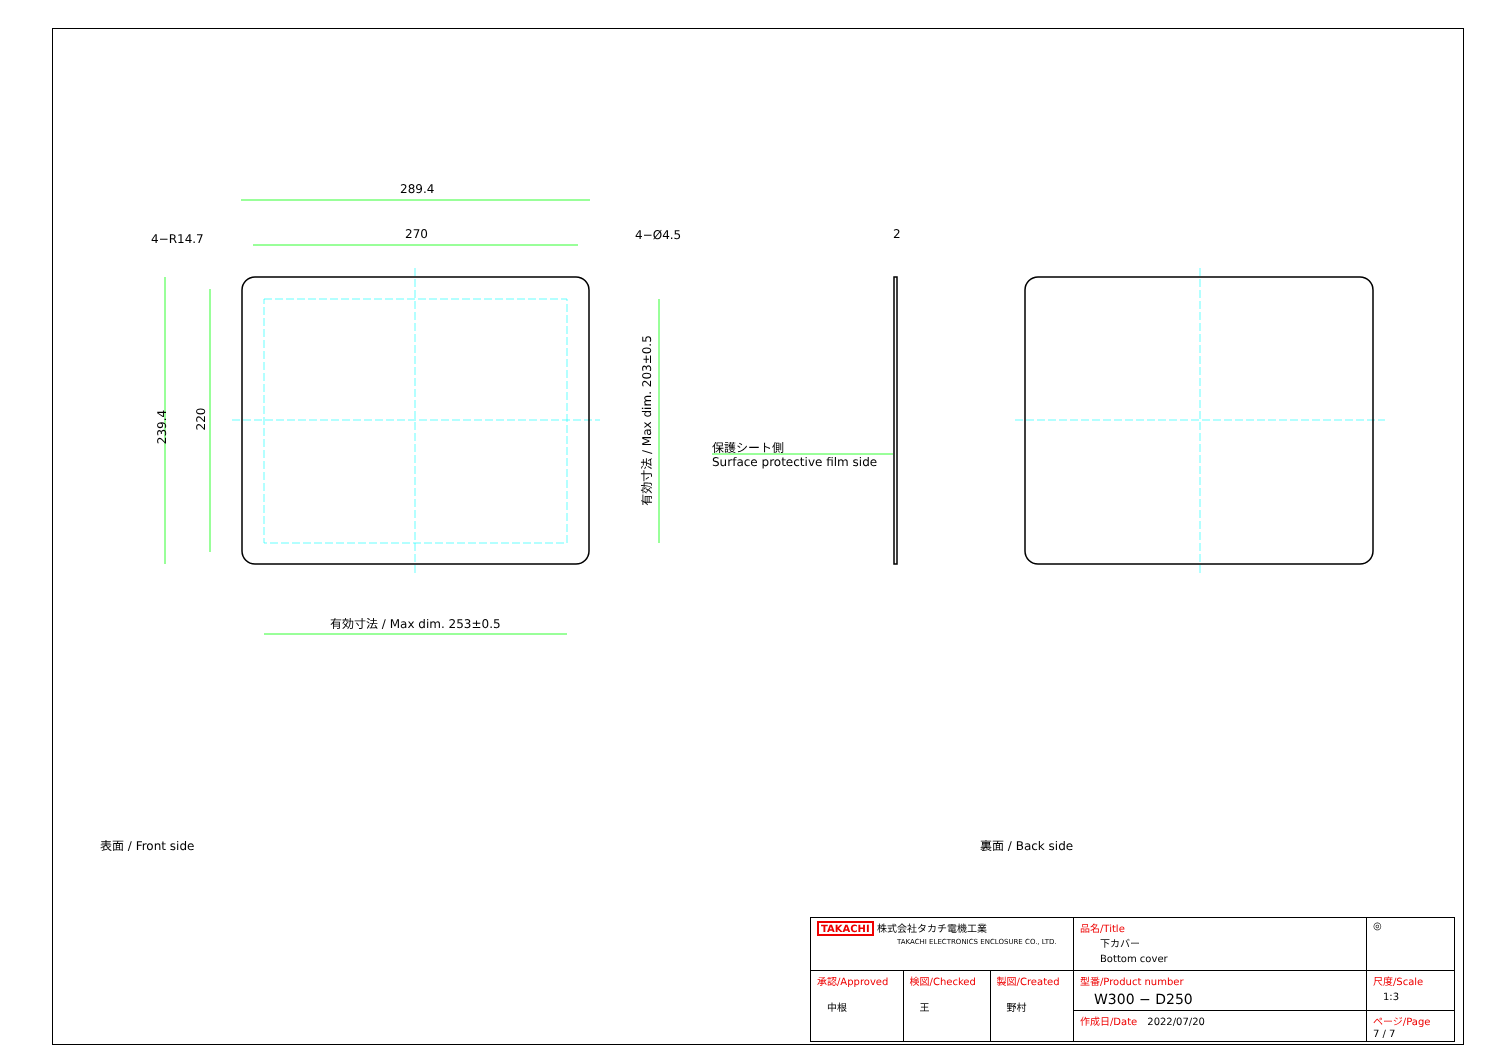289.4
270
4−R14.7 4−Ø4.5 2
239.4
220 有効寸法 / Max dim. 203±0.5
有効寸法 / Max dim. 253±0.5
保護シート側
Surface protective film side
表面 / Front side 裏面 / Back side
| TAKACHI 株式会社タカチ電機工業 TAKACHI ELECTRONICS ENCLOSURE CO., LTD. | | | 品名/Title 下カバー Bottom cover | ◎ |
| 承認/Approved 中根 | 検図/Checked 王 | 製図/Created 野村 | 型番/Product number W300 − D250 | 尺度/Scale 1:3 |
| | | | 作成日/Date 2022/07/20 | ページ/Page 7 / 7 |